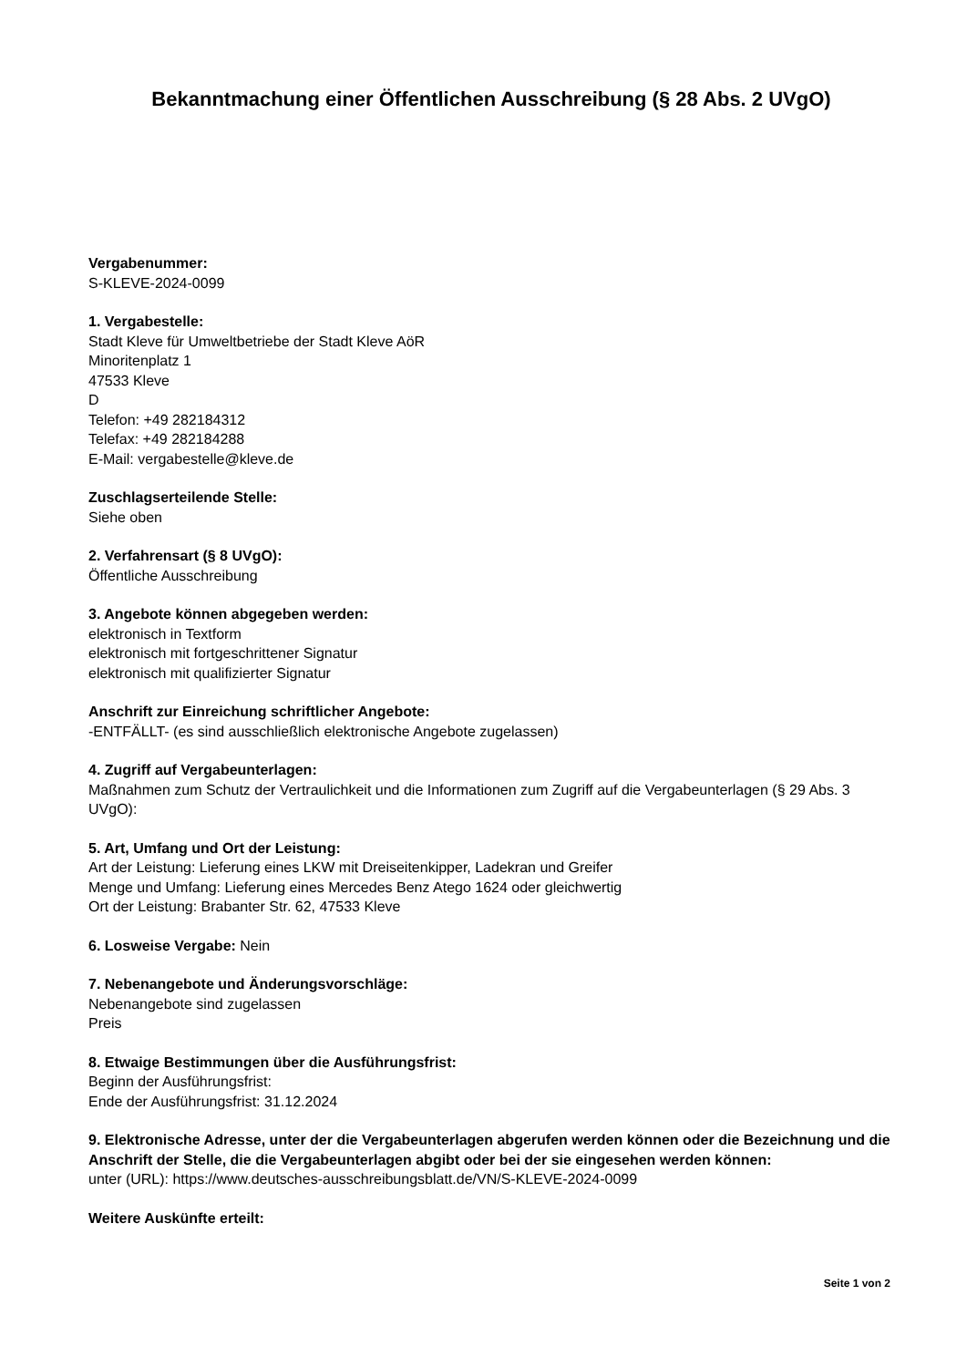Bekanntmachung einer Öffentlichen Ausschreibung (§ 28 Abs. 2 UVgO)
Vergabenummer:
S-KLEVE-2024-0099
1. Vergabestelle:
Stadt Kleve für Umweltbetriebe der Stadt Kleve AöR
Minoritenplatz 1
47533 Kleve
D
Telefon: +49 282184312
Telefax: +49 282184288
E-Mail: vergabestelle@kleve.de
Zuschlagserteilende Stelle:
Siehe oben
2. Verfahrensart (§ 8 UVgO):
Öffentliche Ausschreibung
3. Angebote können abgegeben werden:
elektronisch in Textform
elektronisch mit fortgeschrittener Signatur
elektronisch mit qualifizierter Signatur
Anschrift zur Einreichung schriftlicher Angebote:
-ENTFÄLLT- (es sind ausschließlich elektronische Angebote zugelassen)
4. Zugriff auf Vergabeunterlagen:
Maßnahmen zum Schutz der Vertraulichkeit und die Informationen zum Zugriff auf die Vergabeunterlagen (§ 29 Abs. 3 UVgO):
5. Art, Umfang und Ort der Leistung:
Art der Leistung: Lieferung eines LKW mit Dreiseitenkipper, Ladekran und Greifer
Menge und Umfang: Lieferung eines Mercedes Benz Atego 1624 oder gleichwertig
Ort der Leistung: Brabanter Str. 62, 47533 Kleve
6. Losweise Vergabe: Nein
7. Nebenangebote und Änderungsvorschläge:
Nebenangebote sind zugelassen
Preis
8. Etwaige Bestimmungen über die Ausführungsfrist:
Beginn der Ausführungsfrist:
Ende der Ausführungsfrist: 31.12.2024
9. Elektronische Adresse, unter der die Vergabeunterlagen abgerufen werden können oder die Bezeichnung und die Anschrift der Stelle, die die Vergabeunterlagen abgibt oder bei der sie eingesehen werden können:
unter (URL): https://www.deutsches-ausschreibungsblatt.de/VN/S-KLEVE-2024-0099
Weitere Auskünfte erteilt:
Seite 1 von 2